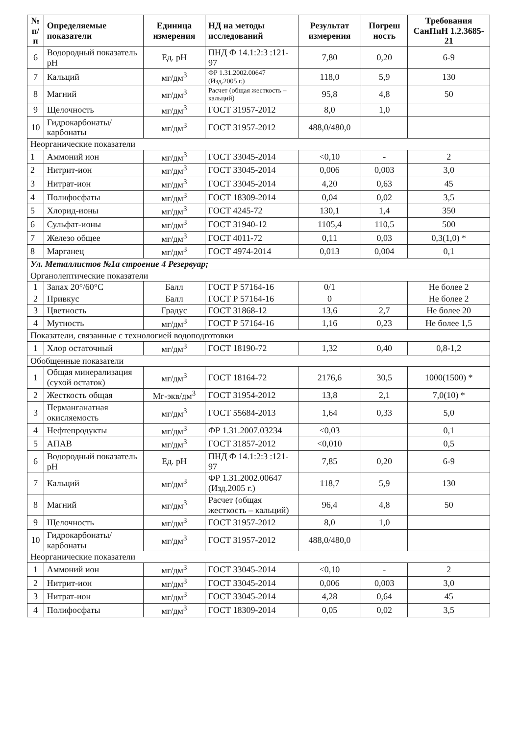| № п/п | Определяемые показатели | Единица измерения | НД на методы исследований | Результат измерения | Погреш ность | Требования СанПиН 1.2.3685-21 |
| --- | --- | --- | --- | --- | --- | --- |
| 6 | Водородный показатель pH | Ед. pH | ПНД Ф 14.1:2:3 :121-97 | 7,80 | 0,20 | 6-9 |
| 7 | Кальций | мг/дм<sup>3</sup> | ФР 1.31.2002.00647 (Изд.2005 г.) | 118,0 | 5,9 | 130 |
| 8 | Магний | мг/дм<sup>3</sup> | Расчет (общая жесткость – кальций) | 95,8 | 4,8 | 50 |
| 9 | Щелочность | мг/дм<sup>3</sup> | ГОСТ 31957-2012 | 8,0 | 1,0 | |
| 10 | Гидрокарбонаты/ карбонаты | мг/дм<sup>3</sup> | ГОСТ 31957-2012 | 488,0/480,0 | | |
| Неорганические показатели | | | | | | |
| 1 | Аммоний ион | мг/дм<sup>3</sup> | ГОСТ 33045-2014 | <0,10 | - | 2 |
| 2 | Нитрит-ион | мг/дм<sup>3</sup> | ГОСТ 33045-2014 | 0,006 | 0,003 | 3,0 |
| 3 | Нитрат-ион | мг/дм<sup>3</sup> | ГОСТ 33045-2014 | 4,20 | 0,63 | 45 |
| 4 | Полифосфаты | мг/дм<sup>3</sup> | ГОСТ 18309-2014 | 0,04 | 0,02 | 3,5 |
| 5 | Хлорид-ионы | мг/дм<sup>3</sup> | ГОСТ 4245-72 | 130,1 | 1,4 | 350 |
| 6 | Сульфат-ионы | мг/дм<sup>3</sup> | ГОСТ 31940-12 | 1105,4 | 110,5 | 500 |
| 7 | Железо общее | мг/дм<sup>3</sup> | ГОСТ 4011-72 | 0,11 | 0,03 | 0,3(1,0) * |
| 8 | Марганец | мг/дм<sup>3</sup> | ГОСТ 4974-2014 | 0,013 | 0,004 | 0,1 |
| Ул. Металлистов №1а строение 4 Резервуар; | | | | | | |
| Органолептические показатели | | | | | | |
| 1 | Запах 20°/60°С | Балл | ГОСТ Р 57164-16 | 0/1 | | Не более 2 |
| 2 | Привкус | Балл | ГОСТ Р 57164-16 | 0 | | Не более 2 |
| 3 | Цветность | Градус | ГОСТ 31868-12 | 13,6 | 2,7 | Не более 20 |
| 4 | Мутность | мг/дм<sup>3</sup> | ГОСТ Р 57164-16 | 1,16 | 0,23 | Не более 1,5 |
| Показатели, связанные с технологией водоподготовки | | | | | | |
| 1 | Хлор остаточный | мг/дм<sup>3</sup> | ГОСТ 18190-72 | 1,32 | 0,40 | 0,8-1,2 |
| Обобщенные показатели | | | | | | |
| 1 | Общая минерализация (сухой остаток) | мг/дм<sup>3</sup> | ГОСТ 18164-72 | 2176,6 | 30,5 | 1000(1500) * |
| 2 | Жесткость общая | Мг-экв/дм<sup>3</sup> | ГОСТ 31954-2012 | 13,8 | 2,1 | 7,0(10) * |
| 3 | Перманганатная окисляемость | мг/дм<sup>3</sup> | ГОСТ 55684-2013 | 1,64 | 0,33 | 5,0 |
| 4 | Нефтепродукты | мг/дм<sup>3</sup> | ФР 1.31.2007.03234 | <0,03 | | 0,1 |
| 5 | АПАВ | мг/дм<sup>3</sup> | ГОСТ 31857-2012 | <0,010 | | 0,5 |
| 6 | Водородный показатель pH | Ед. pH | ПНД Ф 14.1:2:3 :121-97 | 7,85 | 0,20 | 6-9 |
| 7 | Кальций | мг/дм<sup>3</sup> | ФР 1.31.2002.00647 (Изд.2005 г.) | 118,7 | 5,9 | 130 |
| 8 | Магний | мг/дм<sup>3</sup> | Расчет (общая жесткость – кальций) | 96,4 | 4,8 | 50 |
| 9 | Щелочность | мг/дм<sup>3</sup> | ГОСТ 31957-2012 | 8,0 | 1,0 | |
| 10 | Гидрокарбонаты/ карбонаты | мг/дм<sup>3</sup> | ГОСТ 31957-2012 | 488,0/480,0 | | |
| Неорганические показатели | | | | | | |
| 1 | Аммоний ион | мг/дм<sup>3</sup> | ГОСТ 33045-2014 | <0,10 | - | 2 |
| 2 | Нитрит-ион | мг/дм<sup>3</sup> | ГОСТ 33045-2014 | 0,006 | 0,003 | 3,0 |
| 3 | Нитрат-ион | мг/дм<sup>3</sup> | ГОСТ 33045-2014 | 4,28 | 0,64 | 45 |
| 4 | Полифосфаты | мг/дм<sup>3</sup> | ГОСТ 18309-2014 | 0,05 | 0,02 | 3,5 |